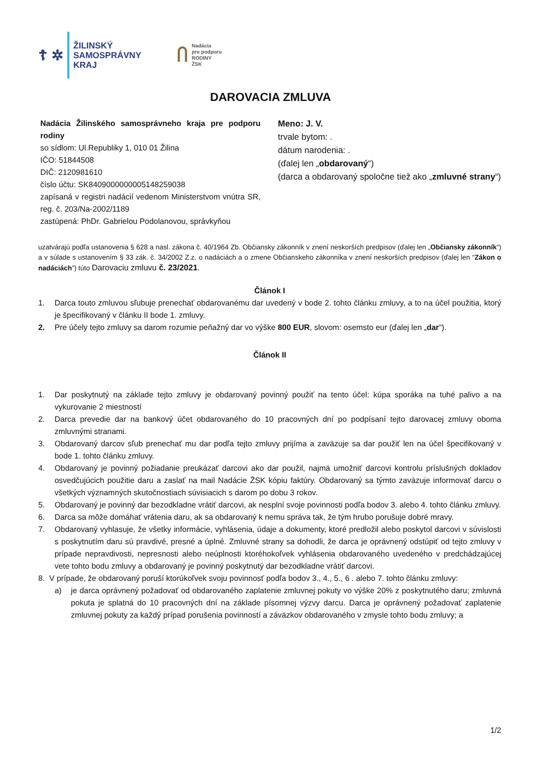☦ ✲
ŽILINSKÝ
SAMOSPRÁVNY
KRAJ
Ⴖ
Nadácia
pre podporu
RODINY
ŽSK
DAROVACIA ZMLUVA
Nadácia Žilinského samosprávneho kraja pre podporu rodiny
so sídlom: Ul.Republiky 1, 010 01 Žilina
IČO: 51844508
DIČ: 2120981610
číslo účtu: SK8409000000005148259038
zapísaná v registri nadácií vedenom Ministerstvom vnútra SR, reg. č. 203/Na-2002/1189
zastúpená: PhDr. Gabrielou Podolanovou, správkyňou
Meno: J. V.
trvale bytom: .
dátum narodenia: .
(ďalej len „obdarovaný“)
(darca a obdarovaný spoločne tiež ako „zmluvné strany“)
uzatvárajú podľa ustanovenia § 628 a nasl. zákona č. 40/1964 Zb. Občiansky zákonník v znení neskorších predpisov (ďalej len „Občiansky zákonník“) a v súlade s ustanovením § 33 zák. č. 34/2002 Z.z. o nadáciách a o zmene Občianskeho zákonníka v znení neskorších predpisov (ďalej len “Zákon o nadáciách”) túto Darovaciu zmluvu č. 23/2021.
Článok I
1. Darca touto zmluvou sľubuje prenechať obdarovanému dar uvedený v bode 2. tohto článku zmluvy, a to na účel použitia, ktorý je špecifikovaný v článku II bode 1. zmluvy.
2. Pre účely tejto zmluvy sa darom rozumie peňažný dar vo výške 800 EUR, slovom: osemsto eur (ďalej len „dar“).
Článok II
1. Dar poskytnutý na základe tejto zmluvy je obdarovaný povinný použiť na tento účel: kúpa sporáka na tuhé palivo a na vykurovanie 2 miestností
2. Darca prevedie dar na bankový účet obdarovaného do 10 pracovných dní po podpísaní tejto darovacej zmluvy oboma zmluvnými stranami.
3. Obdarovaný darcov sľub prenechať mu dar podľa tejto zmluvy prijíma a zaväzuje sa dar použiť len na účel špecifikovaný v bode 1. tohto článku zmluvy.
4. Obdarovaný je povinný požiadanie preukázať darcovi ako dar použil, najmä umožniť darcovi kontrolu príslušných dokladov osvedčujúcich použitie daru a zaslať na mail Nadácie ŽSK kópiu faktúry. Obdarovaný sa týmto zaväzuje informovať darcu o všetkých významných skutočnostiach súvisiacich s darom po dobu 3 rokov.
5. Obdarovaný je povinný dar bezodkladne vrátiť darcovi, ak nesplní svoje povinnosti podľa bodov 3. alebo 4. tohto článku zmluvy.
6. Darca sa môže domáhať vrátenia daru, ak sa obdarovaný k nemu správa tak, že tým hrubo porušuje dobré mravy.
7. Obdarovaný vyhlasuje, že všetky informácie, vyhlásenia, údaje a dokumenty, ktoré predložil alebo poskytol darcovi v súvislosti s poskytnutím daru sú pravdivé, presné a úplné. Zmluvné strany sa dohodli, že darca je oprávnený odstúpiť od tejto zmluvy v prípade nepravdivosti, nepresnosti alebo neúplnosti ktoréhokoľvek vyhlásenia obdarovaného uvedeného v predchádzajúcej vete tohto bodu zmluvy a obdarovaný je povinný poskytnutý dar bezodkladne vrátiť darcovi.
8. V prípade, že obdarovaný poruší ktorúkoľvek svoju povinnosť podľa bodov 3., 4., 5., 6 . alebo 7. tohto článku zmluvy:
a) je darca oprávnený požadovať od obdarovaného zaplatenie zmluvnej pokuty vo výške 20% z poskytnutého daru; zmluvná pokuta je splatná do 10 pracovných dní na základe písomnej výzvy darcu. Darca je oprávnený požadovať zaplatenie zmluvnej pokuty za každý prípad porušenia povinností a záväzkov obdarovaného v zmysle tohto bodu zmluvy; a
1/2